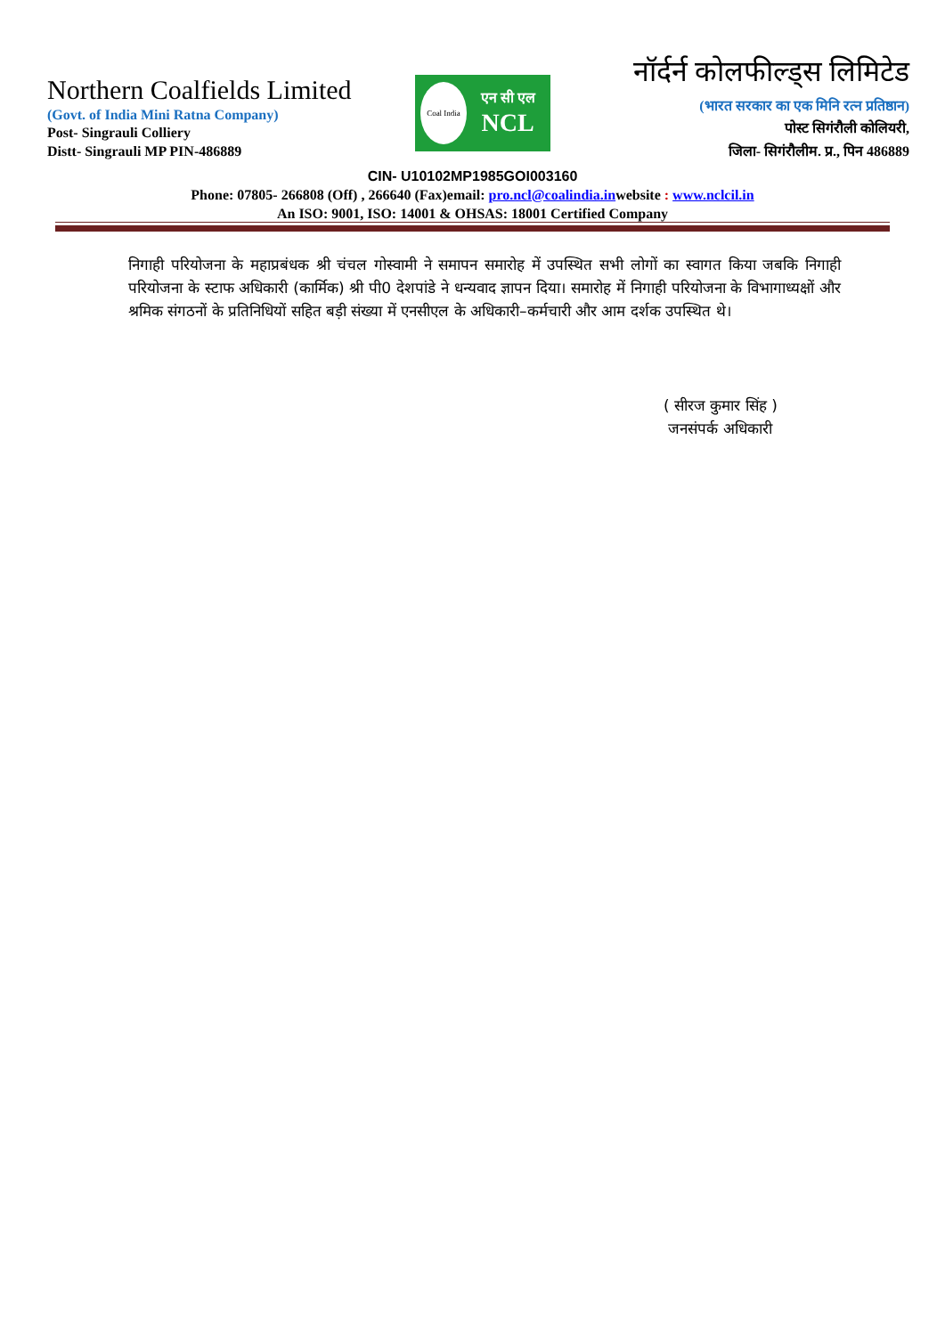Northern Coalfields Limited
(Govt. of India Mini Ratna Company)
Post- Singrauli Colliery
Distt- Singrauli MP PIN-486889
Coal India
एन सी एल
NCL
नॉर्दर्न कोलफील्ड्स लिमिटेड
(भारत सरकार का एक मिनि रत्न प्रतिष्ठान)
पोस्ट सिगंरौली कोलियरी,
जिला- सिगंरौलीम. प्र., पिन 486889
CIN- U10102MP1985GOI003160
Phone: 07805- 266808 (Off) , 266640 (Fax)email: pro.ncl@coalindia.inwebsite : www.nclcil.in
An ISO: 9001, ISO: 14001 & OHSAS: 18001 Certified Company
निगाही परियोजना के महाप्रबंधक श्री चंचल गोस्वामी ने समापन समारोह में उपस्थित सभी लोगों का स्वागत किया जबकि निगाही परियोजना के स्टाफ अधिकारी (कार्मिक) श्री पी0 देशपांडे ने धन्यवाद ज्ञापन दिया। समारोह में निगाही परियोजना के विभागाध्यक्षों और श्रमिक संगठनों के प्रतिनिधियों सहित बड़ी संख्या में एनसीएल के अधिकारी–कर्मचारी और आम दर्शक उपस्थित थे।
( सीरज कुमार सिंह )
जनसंपर्क अधिकारी